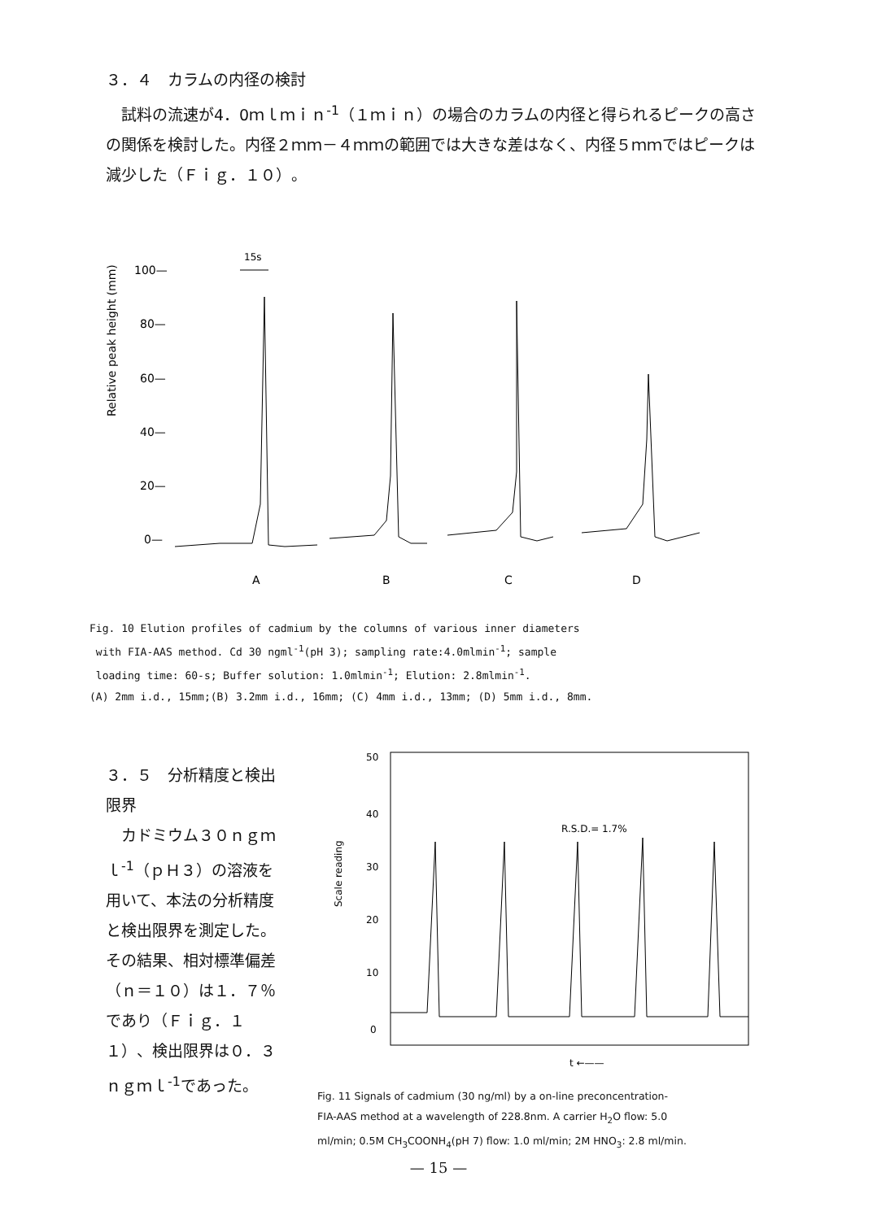３．４　カラムの内径の検討
　試料の流速が4．0ｍｌｍｉｎ<sup>-1</sup>（１ｍｉｎ）の場合のカラムの内径と得られるピークの高さの関係を検討した。内径２ｍｍ－４ｍｍの範囲では大きな差はなく、内径５ｍｍではピークは減少した（Ｆｉｇ．１０）。
Relative peak height (mm)
100—
80—
60—
40—
20—
0—
15s
A
B
C
D
Fig. 10 Elution profiles of cadmium by the columns of various inner diameters
with FIA-AAS method. Cd 30 ngml<sup>-1</sup>(pH 3); sampling rate:4.0mlmin<sup>-1</sup>; sample
loading time: 60-s; Buffer solution: 1.0mlmin<sup>-1</sup>; Elution: 2.8mlmin<sup>-1</sup>.
(A) 2mm i.d., 15mm;(B) 3.2mm i.d., 16mm; (C) 4mm i.d., 13mm; (D) 5mm i.d., 8mm.
３．５　分析精度と検出限界
　カドミウム３０ｎｇｍｌ<sup>-1</sup>（ｐＨ３）の溶液を用いて、本法の分析精度と検出限界を測定した。その結果、相対標準偏差（ｎ＝１０）は１．７％であり（Ｆｉｇ．１１）、検出限界は０．３ｎｇｍｌ<sup>-1</sup>であった。
50
40
30
20
10
0
Scale reading
R.S.D.= 1.7%
t ←——
Fig. 11 Signals of cadmium (30 ng/ml) by a on-line preconcentration-
FIA-AAS method at a wavelength of 228.8nm. A carrier H<sub>2</sub>O flow: 5.0
ml/min; 0.5M CH<sub>3</sub>COONH<sub>4</sub>(pH 7) flow: 1.0 ml/min; 2M HNO<sub>3</sub>: 2.8 ml/min.
— 15 —